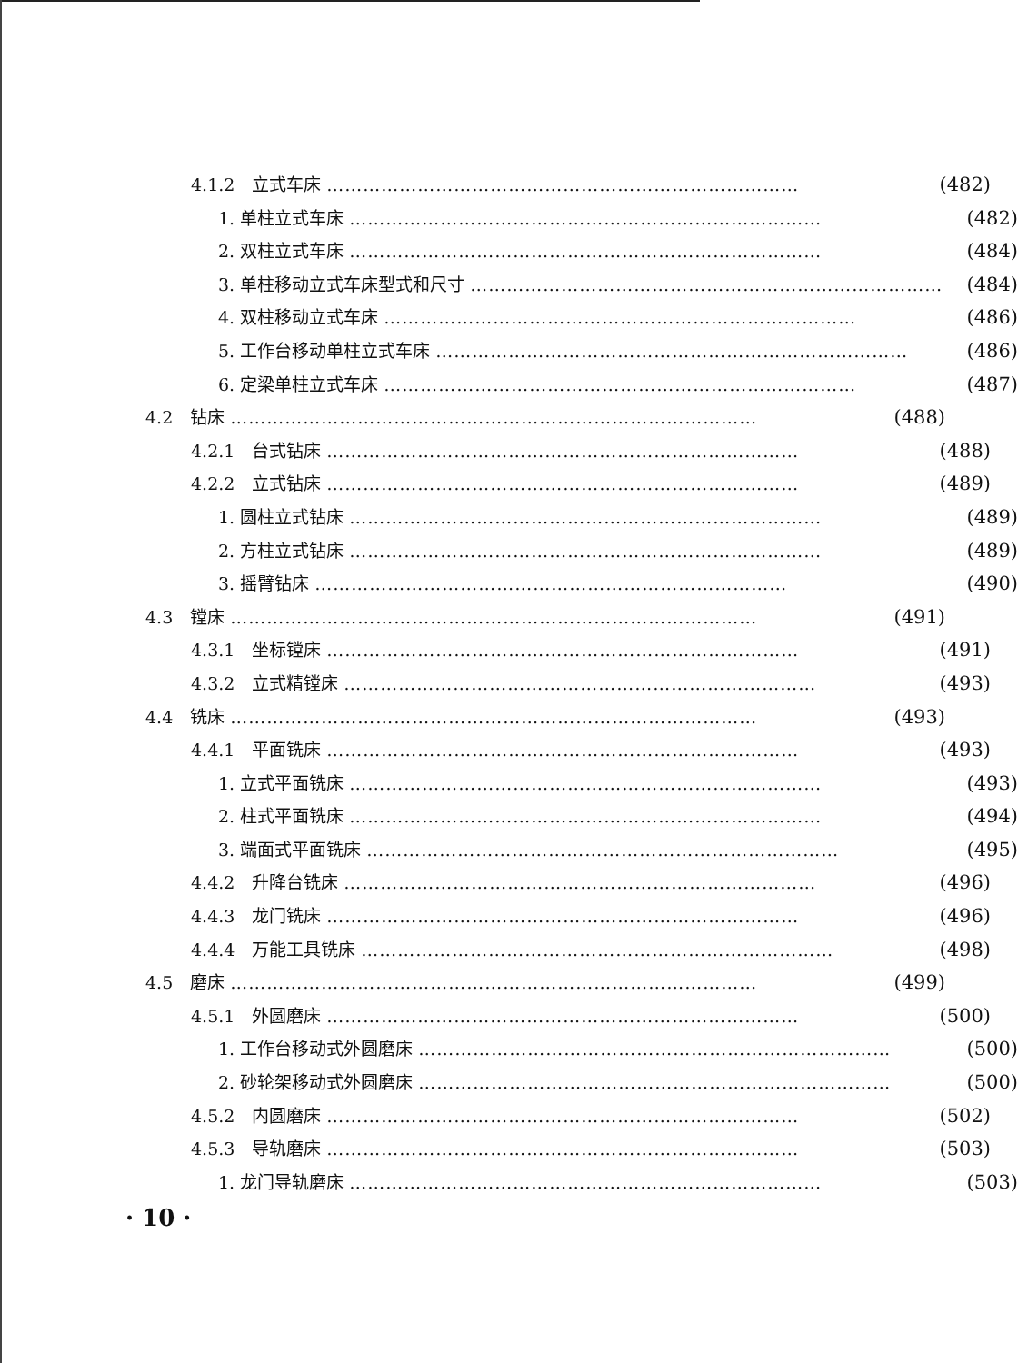4.1.2　立式车床 …………………………………………………………………… (482)
1. 单柱立式车床 …………………………………………………………………… (482)
2. 双柱立式车床 …………………………………………………………………… (484)
3. 单柱移动立式车床型式和尺寸 …………………………………………………………………… (484)
4. 双柱移动立式车床 …………………………………………………………………… (486)
5. 工作台移动单柱立式车床 …………………………………………………………………… (486)
6. 定梁单柱立式车床 …………………………………………………………………… (487)
4.2　钻床 …………………………………………………………………………… (488)
4.2.1　台式钻床 …………………………………………………………………… (488)
4.2.2　立式钻床 …………………………………………………………………… (489)
1. 圆柱立式钻床 …………………………………………………………………… (489)
2. 方柱立式钻床 …………………………………………………………………… (489)
3. 摇臂钻床 …………………………………………………………………… (490)
4.3　镗床 …………………………………………………………………………… (491)
4.3.1　坐标镗床 …………………………………………………………………… (491)
4.3.2　立式精镗床 …………………………………………………………………… (493)
4.4　铣床 …………………………………………………………………………… (493)
4.4.1　平面铣床 …………………………………………………………………… (493)
1. 立式平面铣床 …………………………………………………………………… (493)
2. 柱式平面铣床 …………………………………………………………………… (494)
3. 端面式平面铣床 …………………………………………………………………… (495)
4.4.2　升降台铣床 …………………………………………………………………… (496)
4.4.3　龙门铣床 …………………………………………………………………… (496)
4.4.4　万能工具铣床 …………………………………………………………………… (498)
4.5　磨床 …………………………………………………………………………… (499)
4.5.1　外圆磨床 …………………………………………………………………… (500)
1. 工作台移动式外圆磨床 …………………………………………………………………… (500)
2. 砂轮架移动式外圆磨床 …………………………………………………………………… (500)
4.5.2　内圆磨床 …………………………………………………………………… (502)
4.5.3　导轨磨床 …………………………………………………………………… (503)
1. 龙门导轨磨床 …………………………………………………………………… (503)
· 10 ·